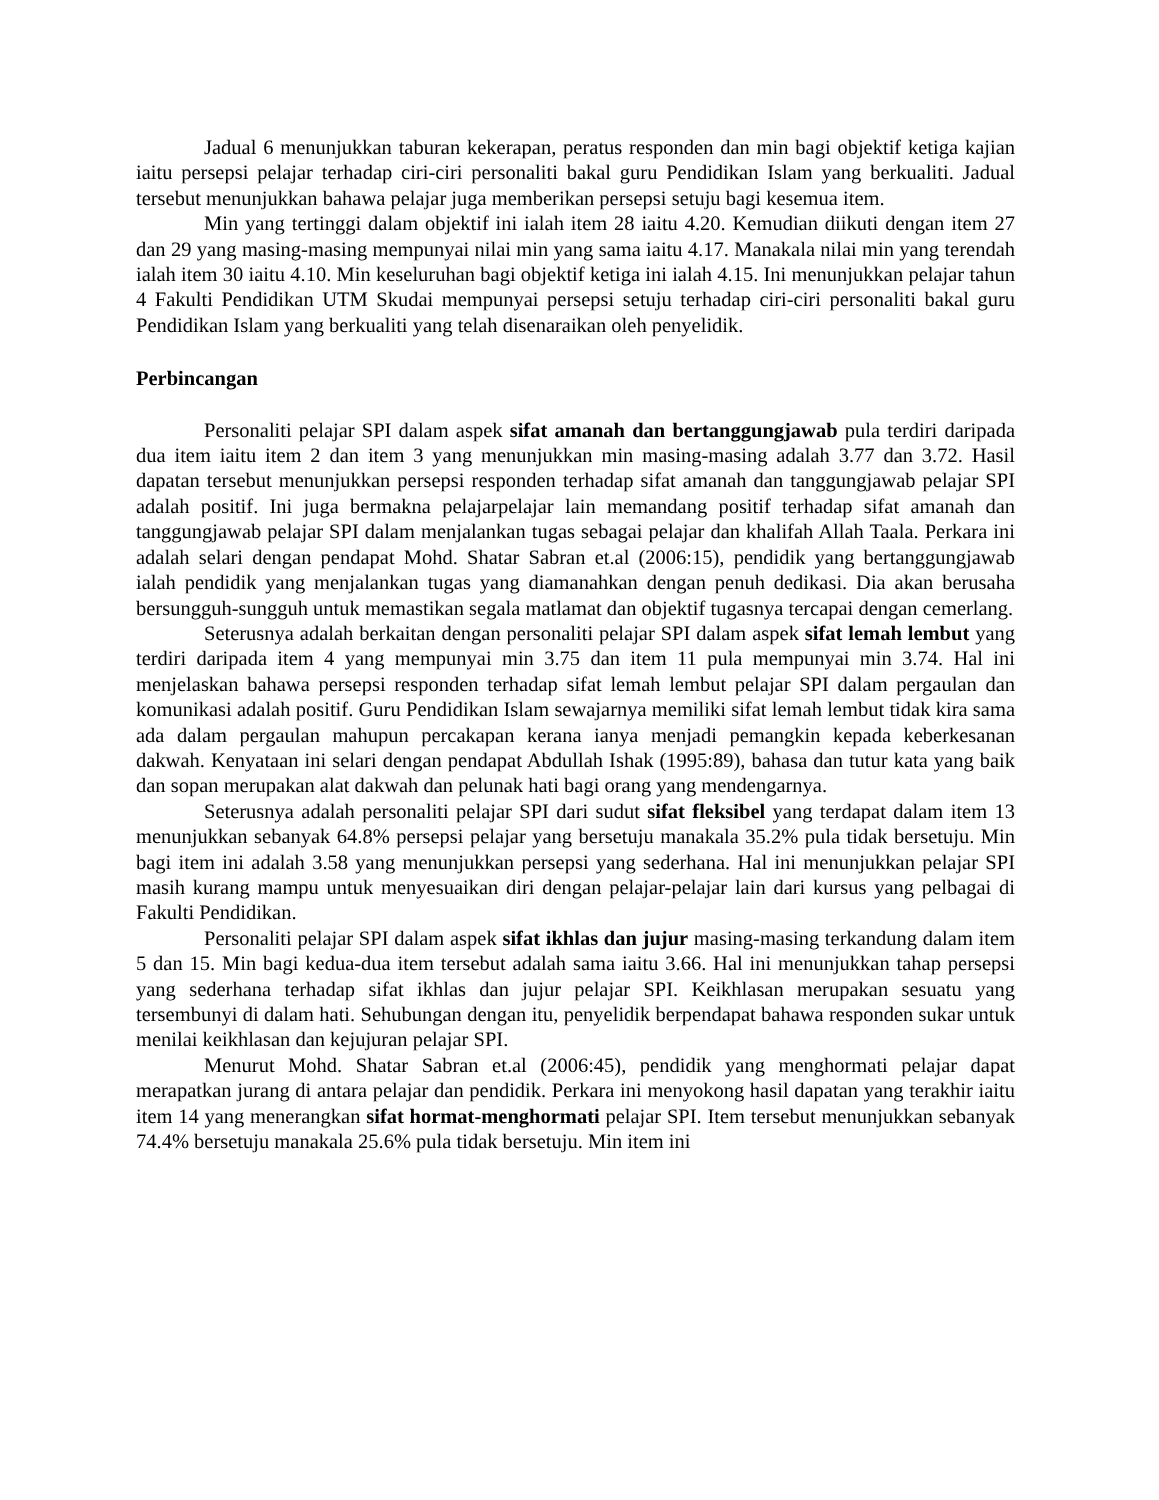Jadual 6 menunjukkan taburan kekerapan, peratus responden dan min bagi objektif ketiga kajian iaitu persepsi pelajar terhadap ciri-ciri personaliti bakal guru Pendidikan Islam yang berkualiti. Jadual tersebut menunjukkan bahawa pelajar juga memberikan persepsi setuju bagi kesemua item.
Min yang tertinggi dalam objektif ini ialah item 28 iaitu 4.20. Kemudian diikuti dengan item 27 dan 29 yang masing-masing mempunyai nilai min yang sama iaitu 4.17. Manakala nilai min yang terendah ialah item 30 iaitu 4.10. Min keseluruhan bagi objektif ketiga ini ialah 4.15. Ini menunjukkan pelajar tahun 4 Fakulti Pendidikan UTM Skudai mempunyai persepsi setuju terhadap ciri-ciri personaliti bakal guru Pendidikan Islam yang berkualiti yang telah disenaraikan oleh penyelidik.
Perbincangan
Personaliti pelajar SPI dalam aspek sifat amanah dan bertanggungjawab pula terdiri daripada dua item iaitu item 2 dan item 3 yang menunjukkan min masing-masing adalah 3.77 dan 3.72. Hasil dapatan tersebut menunjukkan persepsi responden terhadap sifat amanah dan tanggungjawab pelajar SPI adalah positif. Ini juga bermakna pelajarpelajar lain memandang positif terhadap sifat amanah dan tanggungjawab pelajar SPI dalam menjalankan tugas sebagai pelajar dan khalifah Allah Taala. Perkara ini adalah selari dengan pendapat Mohd. Shatar Sabran et.al (2006:15), pendidik yang bertanggungjawab ialah pendidik yang menjalankan tugas yang diamanahkan dengan penuh dedikasi. Dia akan berusaha bersungguh-sungguh untuk memastikan segala matlamat dan objektif tugasnya tercapai dengan cemerlang.
Seterusnya adalah berkaitan dengan personaliti pelajar SPI dalam aspek sifat lemah lembut yang terdiri daripada item 4 yang mempunyai min 3.75 dan item 11 pula mempunyai min 3.74. Hal ini menjelaskan bahawa persepsi responden terhadap sifat lemah lembut pelajar SPI dalam pergaulan dan komunikasi adalah positif. Guru Pendidikan Islam sewajarnya memiliki sifat lemah lembut tidak kira sama ada dalam pergaulan mahupun percakapan kerana ianya menjadi pemangkin kepada keberkesanan dakwah. Kenyataan ini selari dengan pendapat Abdullah Ishak (1995:89), bahasa dan tutur kata yang baik dan sopan merupakan alat dakwah dan pelunak hati bagi orang yang mendengarnya.
Seterusnya adalah personaliti pelajar SPI dari sudut sifat fleksibel yang terdapat dalam item 13 menunjukkan sebanyak 64.8% persepsi pelajar yang bersetuju manakala 35.2% pula tidak bersetuju. Min bagi item ini adalah 3.58 yang menunjukkan persepsi yang sederhana. Hal ini menunjukkan pelajar SPI masih kurang mampu untuk menyesuaikan diri dengan pelajar-pelajar lain dari kursus yang pelbagai di Fakulti Pendidikan.
Personaliti pelajar SPI dalam aspek sifat ikhlas dan jujur masing-masing terkandung dalam item 5 dan 15. Min bagi kedua-dua item tersebut adalah sama iaitu 3.66. Hal ini menunjukkan tahap persepsi yang sederhana terhadap sifat ikhlas dan jujur pelajar SPI. Keikhlasan merupakan sesuatu yang tersembunyi di dalam hati. Sehubungan dengan itu, penyelidik berpendapat bahawa responden sukar untuk menilai keikhlasan dan kejujuran pelajar SPI.
Menurut Mohd. Shatar Sabran et.al (2006:45), pendidik yang menghormati pelajar dapat merapatkan jurang di antara pelajar dan pendidik. Perkara ini menyokong hasil dapatan yang terakhir iaitu item 14 yang menerangkan sifat hormat-menghormati pelajar SPI. Item tersebut menunjukkan sebanyak 74.4% bersetuju manakala 25.6% pula tidak bersetuju. Min item ini